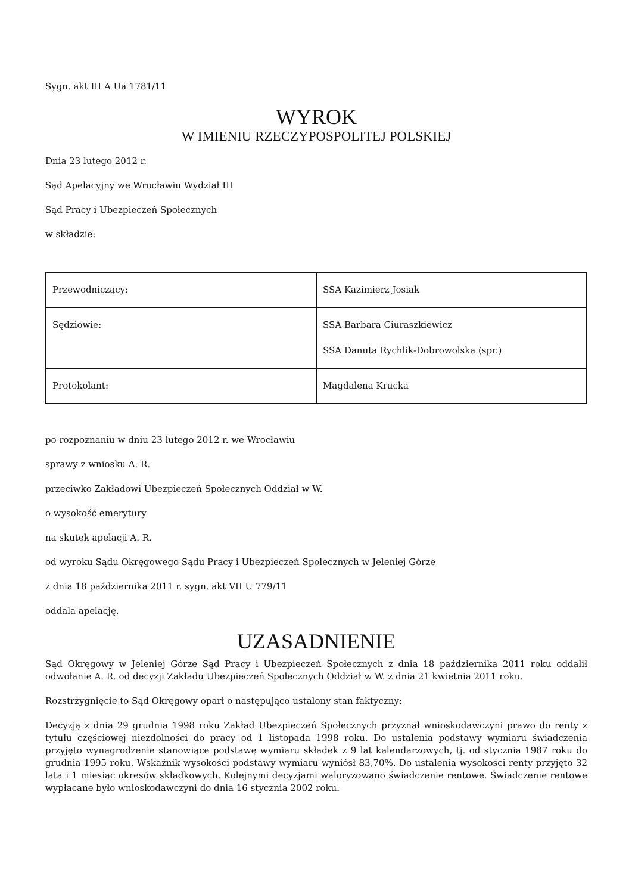Sygn. akt III A Ua 1781/11
WYROK
W IMIENIU RZECZYPOSPOLITEJ POLSKIEJ
Dnia 23 lutego 2012 r.
Sąd Apelacyjny we Wrocławiu Wydział III
Sąd Pracy i Ubezpieczeń Społecznych
w składzie:
| Przewodniczący: | SSA Kazimierz Josiak |
| Sędziowie: | SSA Barbara Ciuraszkiewicz SSA Danuta Rychlik-Dobrowolska (spr.) |
| Protokolant: | Magdalena Krucka |
po rozpoznaniu w dniu 23 lutego 2012 r. we Wrocławiu
sprawy z wniosku A. R.
przeciwko Zakładowi Ubezpieczeń Społecznych Oddział w W.
o wysokość emerytury
na skutek apelacji A. R.
od wyroku Sądu Okręgowego Sądu Pracy i Ubezpieczeń Społecznych w Jeleniej Górze
z dnia 18 października 2011 r. sygn. akt VII U 779/11
oddala apelację.
UZASADNIENIE
Sąd Okręgowy w Jeleniej Górze Sąd Pracy i Ubezpieczeń Społecznych z dnia 18 października 2011 roku oddalił odwołanie A. R. od decyzji Zakładu Ubezpieczeń Społecznych Oddział w W. z dnia 21 kwietnia 2011 roku.
Rozstrzygnięcie to Sąd Okręgowy oparł o następująco ustalony stan faktyczny:
Decyzją z dnia 29 grudnia 1998 roku Zakład Ubezpieczeń Społecznych przyznał wnioskodawczyni prawo do renty z tytułu częściowej niezdolności do pracy od 1 listopada 1998 roku. Do ustalenia podstawy wymiaru świadczenia przyjęto wynagrodzenie stanowiące podstawę wymiaru składek z 9 lat kalendarzowych, tj. od stycznia 1987 roku do grudnia 1995 roku. Wskaźnik wysokości podstawy wymiaru wyniósł 83,70%. Do ustalenia wysokości renty przyjęto 32 lata i 1 miesiąc okresów składkowych. Kolejnymi decyzjami waloryzowano świadczenie rentowe. Świadczenie rentowe wypłacane było wnioskodawczyni do dnia 16 stycznia 2002 roku.